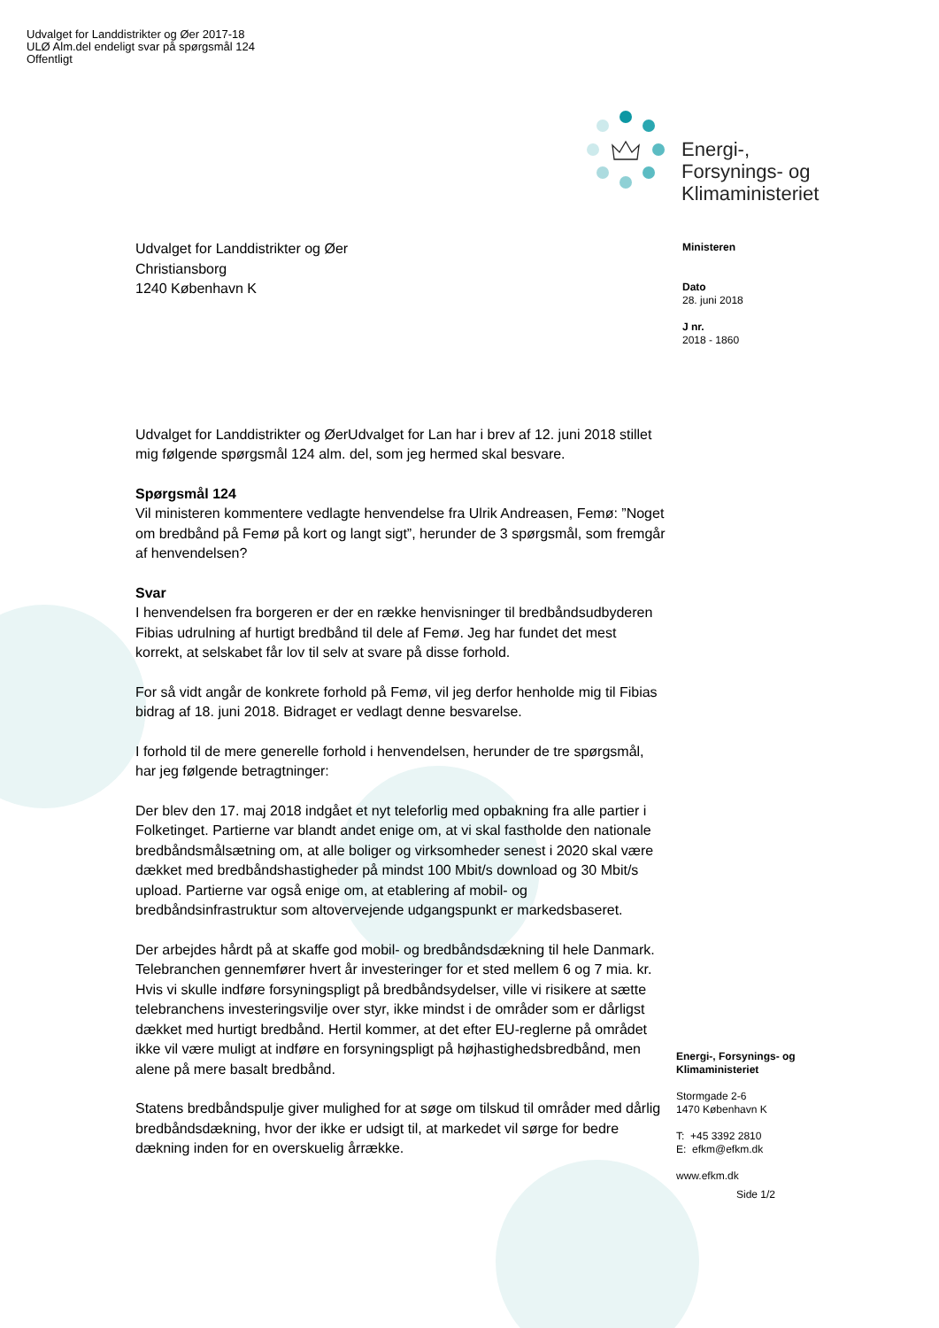Udvalget for Landdistrikter og Øer 2017-18
ULØ Alm.del endeligt svar på spørgsmål 124
Offentligt
Energi-,
Forsynings- og
Klimaministeriet
Ministeren
Dato
28. juni 2018
J nr.
2018 - 1860
Udvalget for Landdistrikter og Øer
Christiansborg
1240 København K
Udvalget for Landdistrikter og ØerUdvalget for Lan har i brev af 12. juni 2018 stillet mig følgende spørgsmål 124 alm. del, som jeg hermed skal besvare.
Spørgsmål 124
Vil ministeren kommentere vedlagte henvendelse fra Ulrik Andreasen, Femø: ”Noget om bredbånd på Femø på kort og langt sigt”, herunder de 3 spørgsmål, som fremgår af henvendelsen?
Svar
I henvendelsen fra borgeren er der en række henvisninger til bredbåndsudbyderen Fibias udrulning af hurtigt bredbånd til dele af Femø. Jeg har fundet det mest korrekt, at selskabet får lov til selv at svare på disse forhold.
For så vidt angår de konkrete forhold på Femø, vil jeg derfor henholde mig til Fibias bidrag af 18. juni 2018. Bidraget er vedlagt denne besvarelse.
I forhold til de mere generelle forhold i henvendelsen, herunder de tre spørgsmål, har jeg følgende betragtninger:
Der blev den 17. maj 2018 indgået et nyt teleforlig med opbakning fra alle partier i Folketinget. Partierne var blandt andet enige om, at vi skal fastholde den nationale bredbåndsmålsætning om, at alle boliger og virksomheder senest i 2020 skal være dækket med bredbåndshastigheder på mindst 100 Mbit/s download og 30 Mbit/s upload. Partierne var også enige om, at etablering af mobil- og bredbåndsinfrastruktur som altovervejende udgangspunkt er markedsbaseret.
Der arbejdes hårdt på at skaffe god mobil- og bredbåndsdækning til hele Danmark. Telebranchen gennemfører hvert år investeringer for et sted mellem 6 og 7 mia. kr. Hvis vi skulle indføre forsyningspligt på bredbåndsydelser, ville vi risikere at sætte telebranchens investeringsvilje over styr, ikke mindst i de områder som er dårligst dækket med hurtigt bredbånd. Hertil kommer, at det efter EU-reglerne på området ikke vil være muligt at indføre en forsyningspligt på højhastighedsbredbånd, men alene på mere basalt bredbånd.
Statens bredbåndspulje giver mulighed for at søge om tilskud til områder med dårlig bredbåndsdækning, hvor der ikke er udsigt til, at markedet vil sørge for bedre dækning inden for en overskuelig årrække.
Energi-, Forsynings- og
Klimaministeriet
Stormgade 2-6
1470 København K
T: +45 3392 2810
E: efkm@efkm.dk
www.efkm.dk
Side 1/2